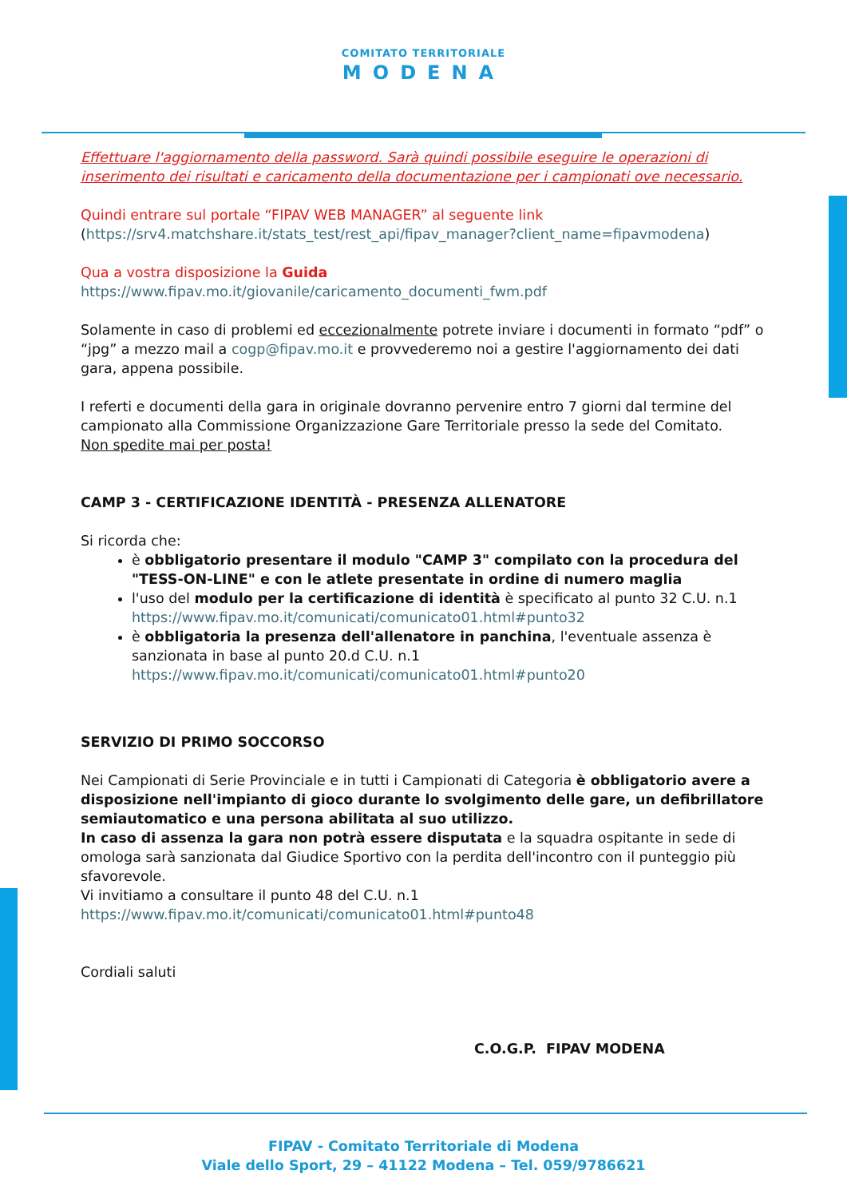COMITATO TERRITORIALE
MODENA
Effettuare l'aggiornamento della password. Sarà quindi possibile eseguire le operazioni di inserimento dei risultati e caricamento della documentazione per i campionati ove necessario.
Quindi entrare sul portale “FIPAV WEB MANAGER” al seguente link
(https://srv4.matchshare.it/stats_test/rest_api/fipav_manager?client_name=fipavmodena)
Qua a vostra disposizione la Guida
https://www.fipav.mo.it/giovanile/caricamento_documenti_fwm.pdf
Solamente in caso di problemi ed eccezionalmente potrete inviare i documenti in formato “pdf” o “jpg” a mezzo mail a cogp@fipav.mo.it e provvederemo noi a gestire l'aggiornamento dei dati gara, appena possibile.
I referti e documenti della gara in originale dovranno pervenire entro 7 giorni dal termine del campionato alla Commissione Organizzazione Gare Territoriale presso la sede del Comitato.
Non spedite mai per posta!
CAMP 3 - CERTIFICAZIONE IDENTITÀ - PRESENZA ALLENATORE
Si ricorda che:
è obbligatorio presentare il modulo "CAMP 3" compilato con la procedura del "TESS-ON-LINE" e con le atlete presentate in ordine di numero maglia
l'uso del modulo per la certificazione di identità è specificato al punto 32 C.U. n.1 https://www.fipav.mo.it/comunicati/comunicato01.html#punto32
è obbligatoria la presenza dell'allenatore in panchina, l'eventuale assenza è sanzionata in base al punto 20.d C.U. n.1 https://www.fipav.mo.it/comunicati/comunicato01.html#punto20
SERVIZIO DI PRIMO SOCCORSO
Nei Campionati di Serie Provinciale e in tutti i Campionati di Categoria è obbligatorio avere a disposizione nell'impianto di gioco durante lo svolgimento delle gare, un defibrillatore semiautomatico e una persona abilitata al suo utilizzo.
In caso di assenza la gara non potrà essere disputata e la squadra ospitante in sede di omologa sarà sanzionata dal Giudice Sportivo con la perdita dell'incontro con il punteggio più sfavorevole.
Vi invitiamo a consultare il punto 48 del C.U. n.1
https://www.fipav.mo.it/comunicati/comunicato01.html#punto48
Cordiali saluti
C.O.G.P. FIPAV MODENA
FIPAV - Comitato Territoriale di Modena
Viale dello Sport, 29 – 41122 Modena – Tel. 059/9786621